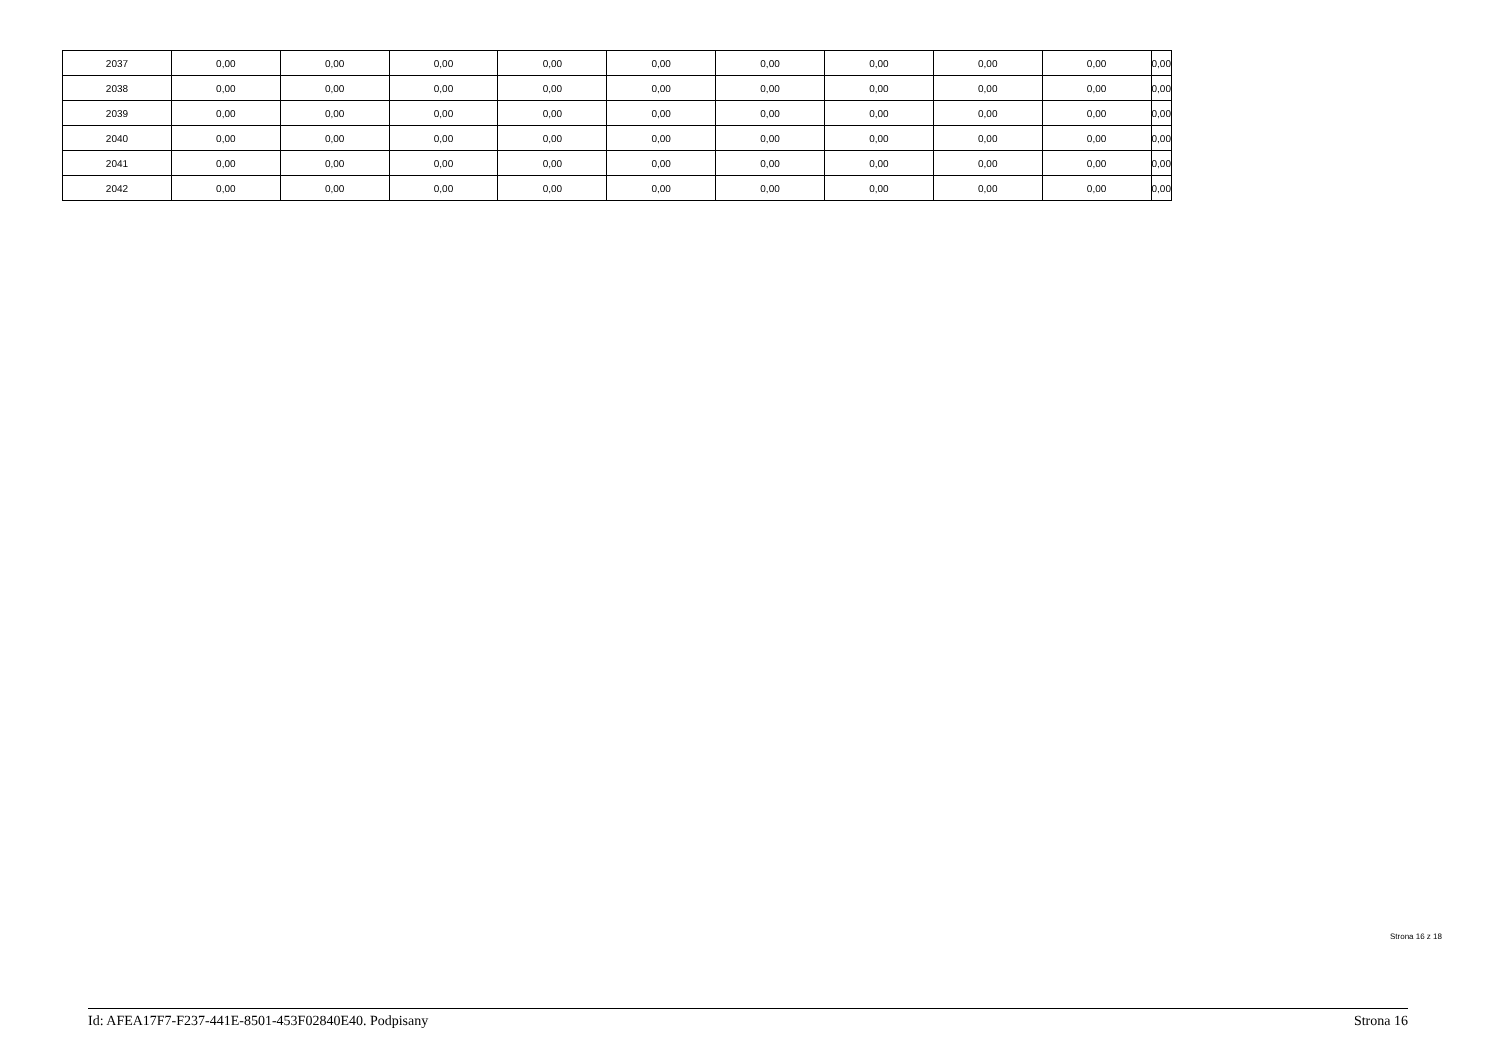| 2037 | 0,00 | 0,00 | 0,00 | 0,00 | 0,00 | 0,00 | 0,00 | 0,00 | 0,00 | 0,00 |
| 2038 | 0,00 | 0,00 | 0,00 | 0,00 | 0,00 | 0,00 | 0,00 | 0,00 | 0,00 | 0,00 |
| 2039 | 0,00 | 0,00 | 0,00 | 0,00 | 0,00 | 0,00 | 0,00 | 0,00 | 0,00 | 0,00 |
| 2040 | 0,00 | 0,00 | 0,00 | 0,00 | 0,00 | 0,00 | 0,00 | 0,00 | 0,00 | 0,00 |
| 2041 | 0,00 | 0,00 | 0,00 | 0,00 | 0,00 | 0,00 | 0,00 | 0,00 | 0,00 | 0,00 |
| 2042 | 0,00 | 0,00 | 0,00 | 0,00 | 0,00 | 0,00 | 0,00 | 0,00 | 0,00 | 0,00 |
Strona 16 z 18
Id: AFEA17F7-F237-441E-8501-453F02840E40. Podpisany Strona 16